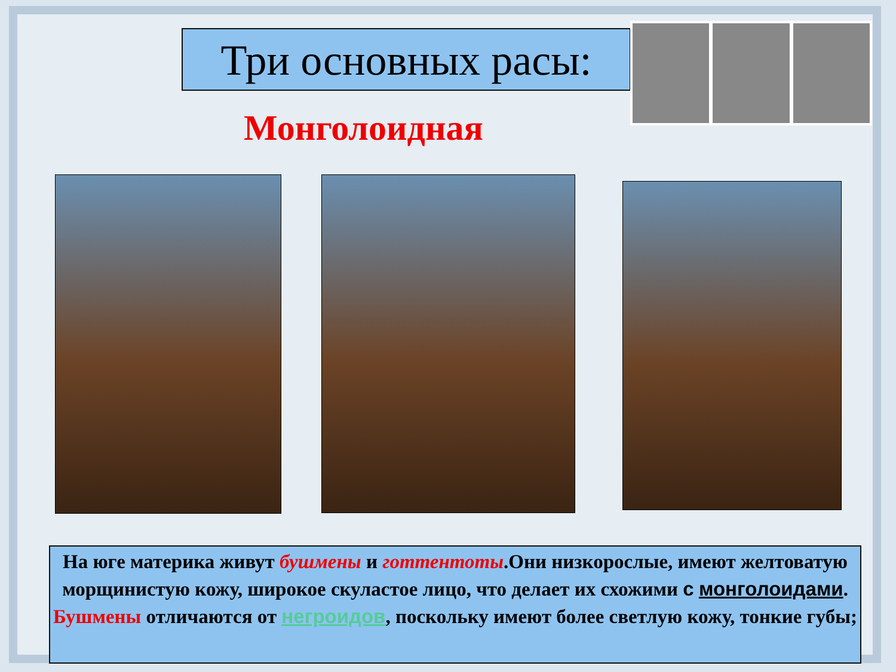Три основных расы:
Монголоидная
На юге материка живут бушмены и готтентоты.Они низкорослые, имеют желтоватую морщинистую кожу, широкое скуластое лицо, что делает их схожими с монголоидами. Бушмены отличаются от негроидов, поскольку имеют более светлую кожу, тонкие губы;